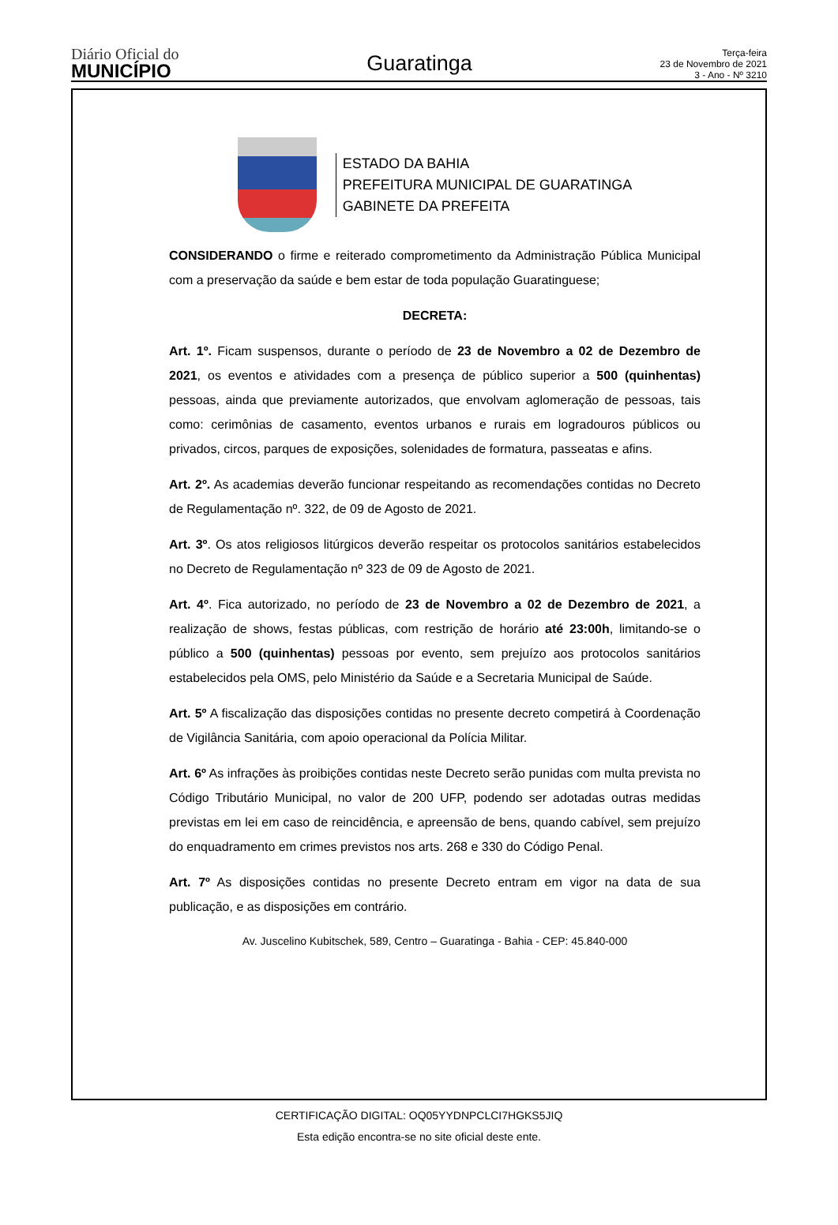Diário Oficial do
MUNICÍPIO
Guaratinga
Terça-feira
23 de Novembro de 2021
3 - Ano - Nº 3210
ESTADO DA BAHIA
PREFEITURA MUNICIPAL DE GUARATINGA
GABINETE DA PREFEITA
CONSIDERANDO o firme e reiterado comprometimento da Administração Pública Municipal com a preservação da saúde e bem estar de toda população Guaratinguese;
DECRETA:
Art. 1º. Ficam suspensos, durante o período de 23 de Novembro a 02 de Dezembro de 2021, os eventos e atividades com a presença de público superior a 500 (quinhentas) pessoas, ainda que previamente autorizados, que envolvam aglomeração de pessoas, tais como: cerimônias de casamento, eventos urbanos e rurais em logradouros públicos ou privados, circos, parques de exposições, solenidades de formatura, passeatas e afins.
Art. 2º. As academias deverão funcionar respeitando as recomendações contidas no Decreto de Regulamentação nº. 322, de 09 de Agosto de 2021.
Art. 3º. Os atos religiosos litúrgicos deverão respeitar os protocolos sanitários estabelecidos no Decreto de Regulamentação nº 323 de 09 de Agosto de 2021.
Art. 4º. Fica autorizado, no período de 23 de Novembro a 02 de Dezembro de 2021, a realização de shows, festas públicas, com restrição de horário até 23:00h, limitando-se o público a 500 (quinhentas) pessoas por evento, sem prejuízo aos protocolos sanitários estabelecidos pela OMS, pelo Ministério da Saúde e a Secretaria Municipal de Saúde.
Art. 5º A fiscalização das disposições contidas no presente decreto competirá à Coordenação de Vigilância Sanitária, com apoio operacional da Polícia Militar.
Art. 6º As infrações às proibições contidas neste Decreto serão punidas com multa prevista no Código Tributário Municipal, no valor de 200 UFP, podendo ser adotadas outras medidas previstas em lei em caso de reincidência, e apreensão de bens, quando cabível, sem prejuízo do enquadramento em crimes previstos nos arts. 268 e 330 do Código Penal.
Art. 7º As disposições contidas no presente Decreto entram em vigor na data de sua publicação, e as disposições em contrário.
Av. Juscelino Kubitschek, 589, Centro – Guaratinga - Bahia - CEP: 45.840-000
CERTIFICAÇÃO DIGITAL: OQ05YYDNPCLCI7HGKS5JIQ
Esta edição encontra-se no site oficial deste ente.